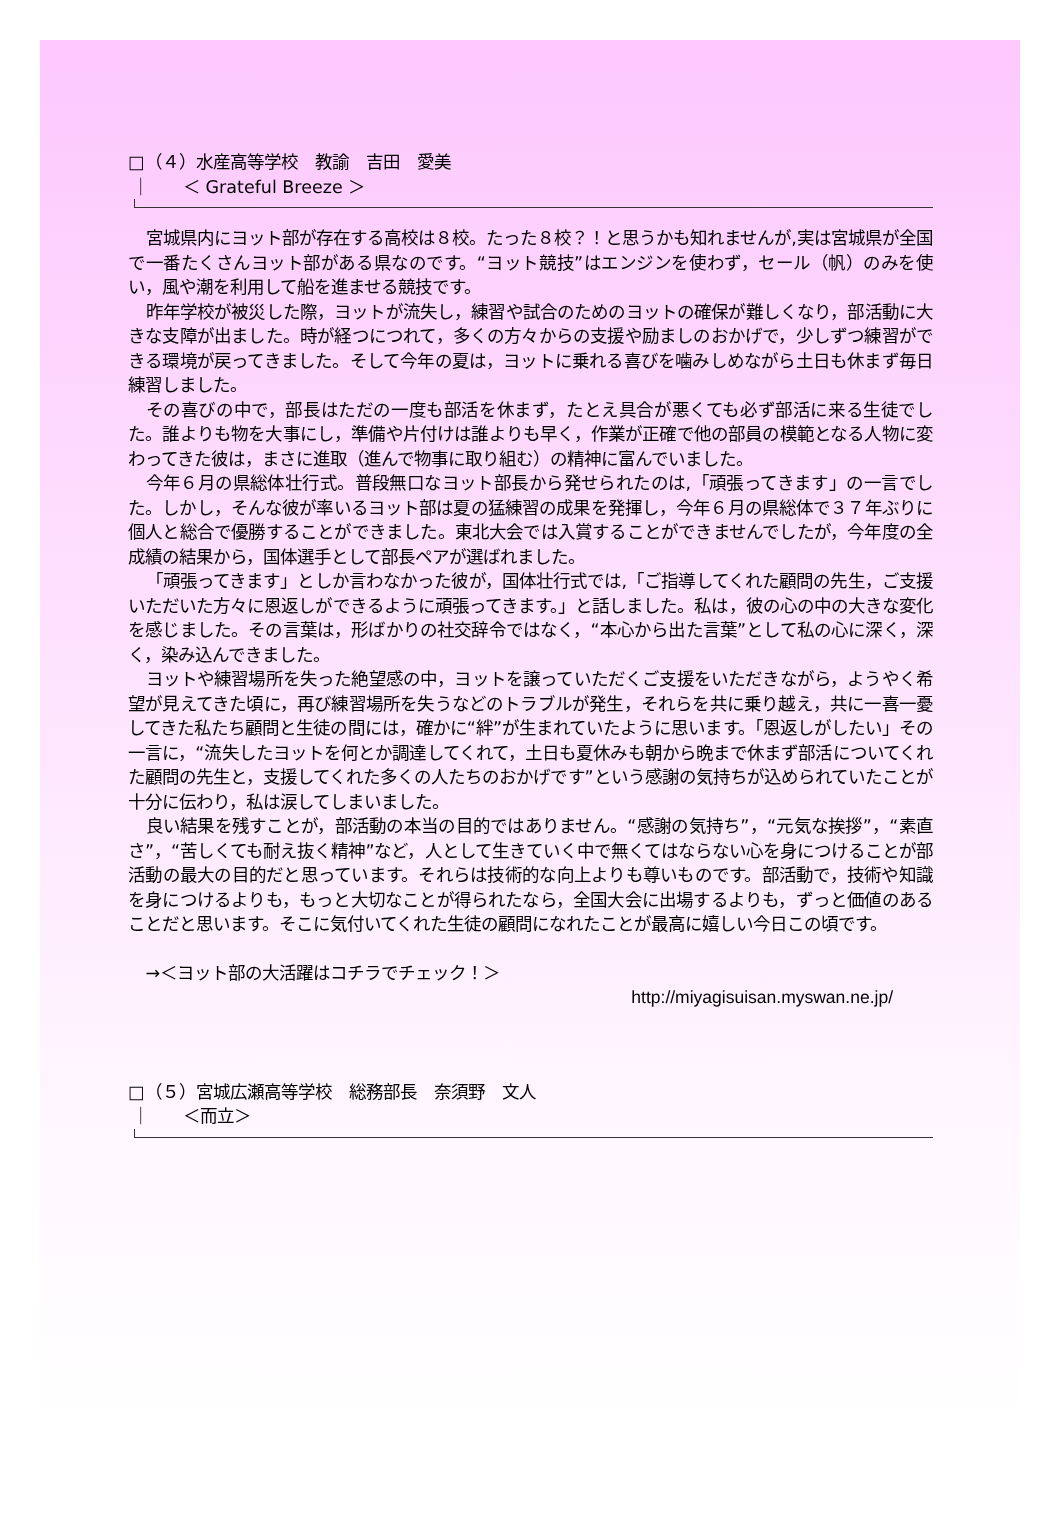□（４）水産高等学校　教諭　吉田　愛美
｜　　＜ Grateful Breeze ＞
宮城県内にヨット部が存在する高校は８校。たった８校？！と思うかも知れませんが,実は宮城県が全国で一番たくさんヨット部がある県なのです。“ヨット競技”はエンジンを使わず，セール（帆）のみを使い，風や潮を利用して船を進ませる競技です。
昨年学校が被災した際，ヨットが流失し，練習や試合のためのヨットの確保が難しくなり，部活動に大きな支障が出ました。時が経つにつれて，多くの方々からの支援や励ましのおかげで，少しずつ練習ができる環境が戻ってきました。そして今年の夏は，ヨットに乗れる喜びを噛みしめながら土日も休まず毎日練習しました。
その喜びの中で，部長はただの一度も部活を休まず，たとえ具合が悪くても必ず部活に来る生徒でした。誰よりも物を大事にし，準備や片付けは誰よりも早く，作業が正確で他の部員の模範となる人物に変わってきた彼は，まさに進取（進んで物事に取り組む）の精神に富んでいました。
今年６月の県総体壮行式。普段無口なヨット部長から発せられたのは,「頑張ってきます」の一言でした。しかし，そんな彼が率いるヨット部は夏の猛練習の成果を発揮し，今年６月の県総体で３７年ぶりに個人と総合で優勝することができました。東北大会では入賞することができませんでしたが，今年度の全成績の結果から，国体選手として部長ペアが選ばれました。
「頑張ってきます」としか言わなかった彼が，国体壮行式では,「ご指導してくれた顧問の先生，ご支援いただいた方々に恩返しができるように頑張ってきます。」と話しました。私は，彼の心の中の大きな変化を感じました。その言葉は，形ばかりの社交辞令ではなく，“本心から出た言葉”として私の心に深く，深く，染み込んできました。
ヨットや練習場所を失った絶望感の中，ヨットを譲っていただくご支援をいただきながら，ようやく希望が見えてきた頃に，再び練習場所を失うなどのトラブルが発生，それらを共に乗り越え，共に一喜一憂してきた私たち顧問と生徒の間には，確かに“絆”が生まれていたように思います。「恩返しがしたい」その一言に，“流失したヨットを何とか調達してくれて，土日も夏休みも朝から晩まで休まず部活についてくれた顧問の先生と，支援してくれた多くの人たちのおかげです”という感謝の気持ちが込められていたことが十分に伝わり，私は涙してしまいました。
良い結果を残すことが，部活動の本当の目的ではありません。“感謝の気持ち”，“元気な挨拶”，“素直さ”，“苦しくても耐え抜く精神”など，人として生きていく中で無くてはならない心を身につけることが部活動の最大の目的だと思っています。それらは技術的な向上よりも尊いものです。部活動で，技術や知識を身につけるよりも，もっと大切なことが得られたなら，全国大会に出場するよりも，ずっと価値のあることだと思います。そこに気付いてくれた生徒の顧問になれたことが最高に嬉しい今日この頃です。
→＜ヨット部の大活躍はコチラでチェック！＞
http://miyagisuisan.myswan.ne.jp/
□（５）宮城広瀬高等学校　総務部長　奈須野　文人
｜　　＜而立＞